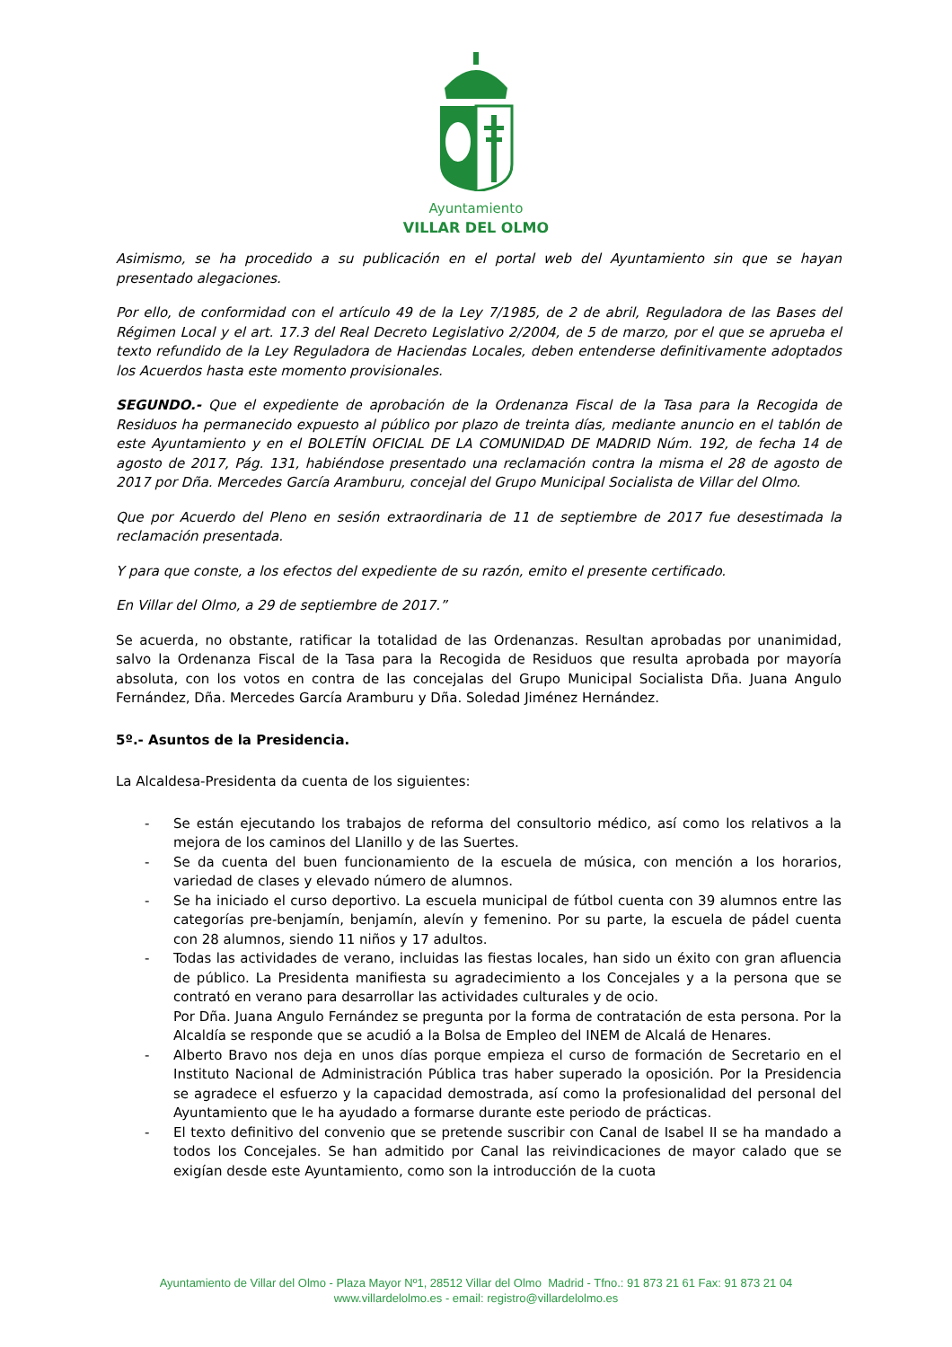Ayuntamiento
VILLAR DEL OLMO
Asimismo, se ha procedido a su publicación en el portal web del Ayuntamiento sin que se hayan presentado alegaciones.
Por ello, de conformidad con el artículo 49 de la Ley 7/1985, de 2 de abril, Reguladora de las Bases del Régimen Local y el art. 17.3 del Real Decreto Legislativo 2/2004, de 5 de marzo, por el que se aprueba el texto refundido de la Ley Reguladora de Haciendas Locales, deben entenderse definitivamente adoptados los Acuerdos hasta este momento provisionales.
SEGUNDO.- Que el expediente de aprobación de la Ordenanza Fiscal de la Tasa para la Recogida de Residuos ha permanecido expuesto al público por plazo de treinta días, mediante anuncio en el tablón de este Ayuntamiento y en el BOLETÍN OFICIAL DE LA COMUNIDAD DE MADRID Núm. 192, de fecha 14 de agosto de 2017, Pág. 131, habiéndose presentado una reclamación contra la misma el 28 de agosto de 2017 por Dña. Mercedes García Aramburu, concejal del Grupo Municipal Socialista de Villar del Olmo.
Que por Acuerdo del Pleno en sesión extraordinaria de 11 de septiembre de 2017 fue desestimada la reclamación presentada.
Y para que conste, a los efectos del expediente de su razón, emito el presente certificado.
En Villar del Olmo, a 29 de septiembre de 2017.”
Se acuerda, no obstante, ratificar la totalidad de las Ordenanzas. Resultan aprobadas por unanimidad, salvo la Ordenanza Fiscal de la Tasa para la Recogida de Residuos que resulta aprobada por mayoría absoluta, con los votos en contra de las concejalas del Grupo Municipal Socialista Dña. Juana Angulo Fernández, Dña. Mercedes García Aramburu y Dña. Soledad Jiménez Hernández.
5º.- Asuntos de la Presidencia.
La Alcaldesa-Presidenta da cuenta de los siguientes:
- Se están ejecutando los trabajos de reforma del consultorio médico, así como los relativos a la mejora de los caminos del Llanillo y de las Suertes.
- Se da cuenta del buen funcionamiento de la escuela de música, con mención a los horarios, variedad de clases y elevado número de alumnos.
- Se ha iniciado el curso deportivo. La escuela municipal de fútbol cuenta con 39 alumnos entre las categorías pre-benjamín, benjamín, alevín y femenino. Por su parte, la escuela de pádel cuenta con 28 alumnos, siendo 11 niños y 17 adultos.
- Todas las actividades de verano, incluidas las fiestas locales, han sido un éxito con gran afluencia de público. La Presidenta manifiesta su agradecimiento a los Concejales y a la persona que se contrató en verano para desarrollar las actividades culturales y de ocio.
Por Dña. Juana Angulo Fernández se pregunta por la forma de contratación de esta persona. Por la Alcaldía se responde que se acudió a la Bolsa de Empleo del INEM de Alcalá de Henares.
- Alberto Bravo nos deja en unos días porque empieza el curso de formación de Secretario en el Instituto Nacional de Administración Pública tras haber superado la oposición. Por la Presidencia se agradece el esfuerzo y la capacidad demostrada, así como la profesionalidad del personal del Ayuntamiento que le ha ayudado a formarse durante este periodo de prácticas.
- El texto definitivo del convenio que se pretende suscribir con Canal de Isabel II se ha mandado a todos los Concejales. Se han admitido por Canal las reivindicaciones de mayor calado que se exigían desde este Ayuntamiento, como son la introducción de la cuota
Ayuntamiento de Villar del Olmo - Plaza Mayor Nº1, 28512 Villar del Olmo Madrid - Tfno.: 91 873 21 61 Fax: 91 873 21 04
www.villardelolmo.es - email: registro@villardelolmo.es